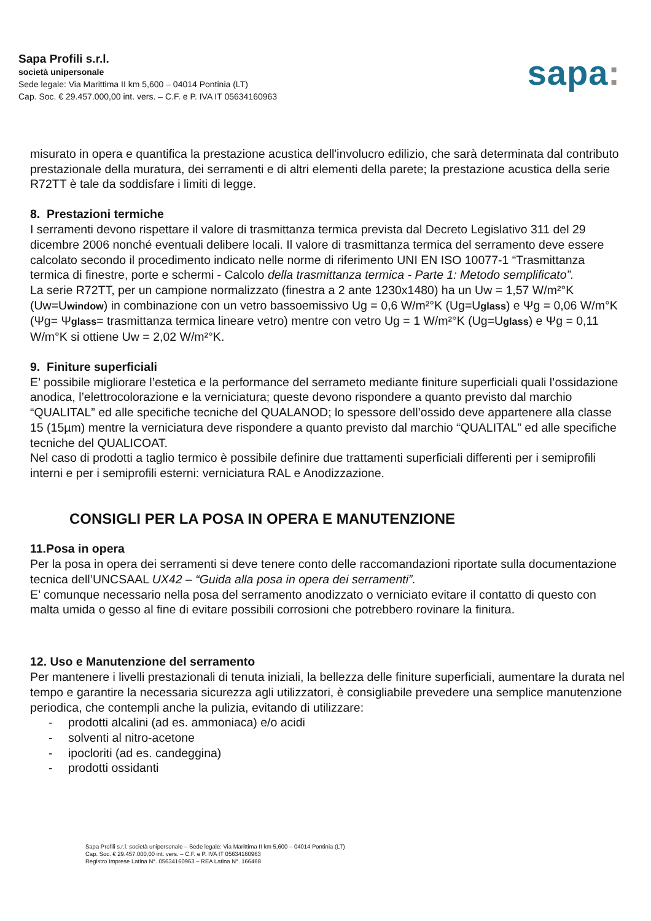Sapa Profili s.r.l.
società unipersonale
Sede legale: Via Marittima II km 5,600 – 04014 Pontinia (LT)
Cap. Soc. € 29.457.000,00 int. vers. – C.F. e P. IVA IT 05634160963
sapa:
misurato in opera e quantifica la prestazione acustica dell'involucro edilizio, che sarà determinata dal contributo prestazionale della muratura, dei serramenti e di altri elementi della parete; la prestazione acustica della serie R72TT è tale da soddisfare i limiti di legge.
8. Prestazioni termiche
I serramenti devono rispettare il valore di trasmittanza termica prevista dal Decreto Legislativo 311 del 29 dicembre 2006 nonché eventuali delibere locali. Il valore di trasmittanza termica del serramento deve essere calcolato secondo il procedimento indicato nelle norme di riferimento UNI EN ISO 10077-1 “Trasmittanza termica di finestre, porte e schermi - Calcolo della trasmittanza termica - Parte 1: Metodo semplificato”.
La serie R72TT, per un campione normalizzato (finestra a 2 ante 1230x1480) ha un Uw = 1,57 W/m²°K (Uw=Uwindow) in combinazione con un vetro bassoemissivo Ug = 0,6 W/m²°K (Ug=Uglass) e Ψg = 0,06 W/m°K (Ψg= Ψglass= trasmittanza termica lineare vetro) mentre con vetro Ug = 1 W/m²°K (Ug=Uglass) e Ψg = 0,11 W/m°K si ottiene Uw = 2,02 W/m²°K.
9. Finiture superficiali
E’ possibile migliorare l’estetica e la performance del serrameto mediante finiture superficiali quali l’ossidazione anodica, l’elettrocolorazione e la verniciatura; queste devono rispondere a quanto previsto dal marchio “QUALITAL” ed alle specifiche tecniche del QUALANOD; lo spessore dell’ossido deve appartenere alla classe 15 (15µm) mentre la verniciatura deve rispondere a quanto previsto dal marchio “QUALITAL” ed alle specifiche tecniche del QUALICOAT.
Nel caso di prodotti a taglio termico è possibile definire due trattamenti superficiali differenti per i semiprofili interni e per i semiprofili esterni: verniciatura RAL e Anodizzazione.
CONSIGLI PER LA POSA IN OPERA E MANUTENZIONE
11.Posa in opera
Per la posa in opera dei serramenti si deve tenere conto delle raccomandazioni riportate sulla documentazione tecnica dell’UNCSAAL UX42 – “Guida alla posa in opera dei serramenti”.
E’ comunque necessario nella posa del serramento anodizzato o verniciato evitare il contatto di questo con malta umida o gesso al fine di evitare possibili corrosioni che potrebbero rovinare la finitura.
12. Uso e Manutenzione del serramento
Per mantenere i livelli prestazionali di tenuta iniziali, la bellezza delle finiture superficiali, aumentare la durata nel tempo e garantire la necessaria sicurezza agli utilizzatori, è consigliabile prevedere una semplice manutenzione periodica, che contempli anche la pulizia, evitando di utilizzare:
- prodotti alcalini (ad es. ammoniaca) e/o acidi
- solventi al nitro-acetone
- ipocloriti (ad es. candeggina)
- prodotti ossidanti
Sapa Profili s.r.l. società unipersonale – Sede legale: Via Marittima II km 5,600 – 04014 Pontinia (LT)
Cap. Soc. € 29.457.000,00 int. vers. – C.F. e P. IVA IT 05634160963
Registro Imprese Latina N°. 05634160963 – REA Latina N°. 166468